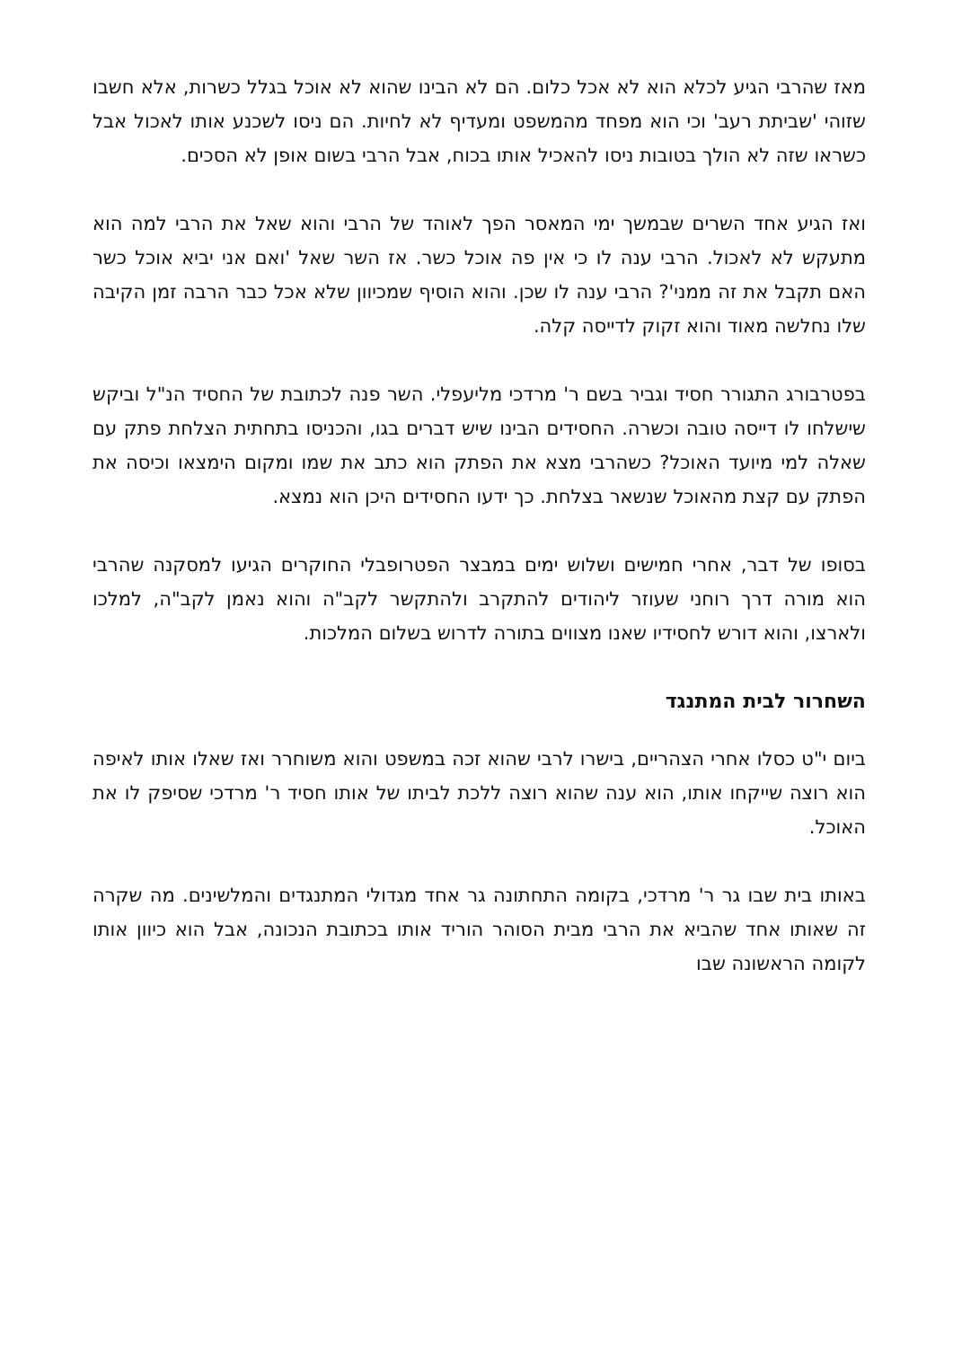מאז שהרבי הגיע לכלא הוא לא אכל כלום. הם לא הבינו שהוא לא אוכל בגלל כשרות, אלא חשבו שזוהי 'שביתת רעב' וכי הוא מפחד מהמשפט ומעדיף לא לחיות. הם ניסו לשכנע אותו לאכול אבל כשראו שזה לא הולך בטובות ניסו להאכיל אותו בכוח, אבל הרבי בשום אופן לא הסכים.
ואז הגיע אחד השרים שבמשך ימי המאסר הפך לאוהד של הרבי והוא שאל את הרבי למה הוא מתעקש לא לאכול. הרבי ענה לו כי אין פה אוכל כשר. אז השר שאל 'ואם אני יביא אוכל כשר האם תקבל את זה ממני'? הרבי ענה לו שכן. והוא הוסיף שמכיוון שלא אכל כבר הרבה זמן הקיבה שלו נחלשה מאוד והוא זקוק לדייסה קלה.
בפטרבורג התגורר חסיד וגביר בשם ר' מרדכי מליעפלי. השר פנה לכתובת של החסיד הנ"ל וביקש שישלחו לו דייסה טובה וכשרה. החסידים הבינו שיש דברים בגו, והכניסו בתחתית הצלחת פתק עם שאלה למי מיועד האוכל? כשהרבי מצא את הפתק הוא כתב את שמו ומקום הימצאו וכיסה את הפתק עם קצת מהאוכל שנשאר בצלחת. כך ידעו החסידים היכן הוא נמצא.
בסופו של דבר, אחרי חמישים ושלוש ימים במבצר הפטרופבלי החוקרים הגיעו למסקנה שהרבי הוא מורה דרך רוחני שעוזר ליהודים להתקרב ולהתקשר לקב"ה והוא נאמן לקב"ה, למלכו ולארצו, והוא דורש לחסידיו שאנו מצווים בתורה לדרוש בשלום המלכות.
השחרור לבית המתנגד
ביום י"ט כסלו אחרי הצהריים, בישרו לרבי שהוא זכה במשפט והוא משוחרר ואז שאלו אותו לאיפה הוא רוצה שייקחו אותו, הוא ענה שהוא רוצה ללכת לביתו של אותו חסיד ר' מרדכי שסיפק לו את האוכל.
באותו בית שבו גר ר' מרדכי, בקומה התחתונה גר אחד מגדולי המתנגדים והמלשינים. מה שקרה זה שאותו אחד שהביא את הרבי מבית הסוהר הוריד אותו בכתובת הנכונה, אבל הוא כיוון אותו לקומה הראשונה שבו